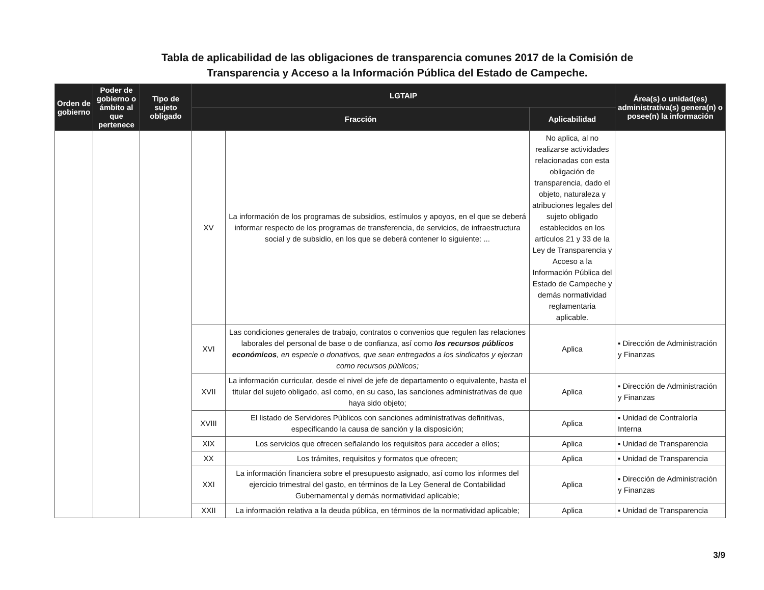Tabla de aplicabilidad de las obligaciones de transparencia comunes 2017 de la Comisión de
Transparencia y Acceso a la Información Pública del Estado de Campeche.
| Orden de gobierno | Poder de gobierno o ámbito al que pertenece | Tipo de sujeto obligado | LGTAIP | | | Área(s) o unidad(es) administrativa(s) genera(n) o posee(n) la información |
| --- | --- | --- | --- | --- | --- | --- |
| | | | Fracción | | Aplicabilidad | |
| | | | XV | La información de los programas de subsidios, estímulos y apoyos, en el que se deberá informar respecto de los programas de transferencia, de servicios, de infraestructura social y de subsidio, en los que se deberá contener lo siguiente: ... | No aplica, al no realizarse actividades relacionadas con esta obligación de transparencia, dado el objeto, naturaleza y atribuciones legales del sujeto obligado establecidos en los artículos 21 y 33 de la Ley de Transparencia y Acceso a la Información Pública del Estado de Campeche y demás normatividad reglamentaria aplicable. | |
| | | | XVI | Las condiciones generales de trabajo, contratos o convenios que regulen las relaciones laborales del personal de base o de confianza, así como los recursos públicos económicos , en especie o donativos, que sean entregados a los sindicatos y ejerzan como recursos públicos; | Aplica | ▪ Dirección de Administración y Finanzas |
| | | | XVII | La información curricular, desde el nivel de jefe de departamento o equivalente, hasta el titular del sujeto obligado, así como, en su caso, las sanciones administrativas de que haya sido objeto; | Aplica | ▪ Dirección de Administración y Finanzas |
| | | | XVIII | El listado de Servidores Públicos con sanciones administrativas definitivas, especificando la causa de sanción y la disposición; | Aplica | ▪ Unidad de Contraloría Interna |
| | | | XIX | Los servicios que ofrecen señalando los requisitos para acceder a ellos; | Aplica | ▪ Unidad de Transparencia |
| | | | XX | Los trámites, requisitos y formatos que ofrecen; | Aplica | ▪ Unidad de Transparencia |
| | | | XXI | La información financiera sobre el presupuesto asignado, así como los informes del ejercicio trimestral del gasto, en términos de la Ley General de Contabilidad Gubernamental y demás normatividad aplicable; | Aplica | ▪ Dirección de Administración y Finanzas |
| | | | XXII | La información relativa a la deuda pública, en términos de la normatividad aplicable; | Aplica | ▪ Unidad de Transparencia |
3/9